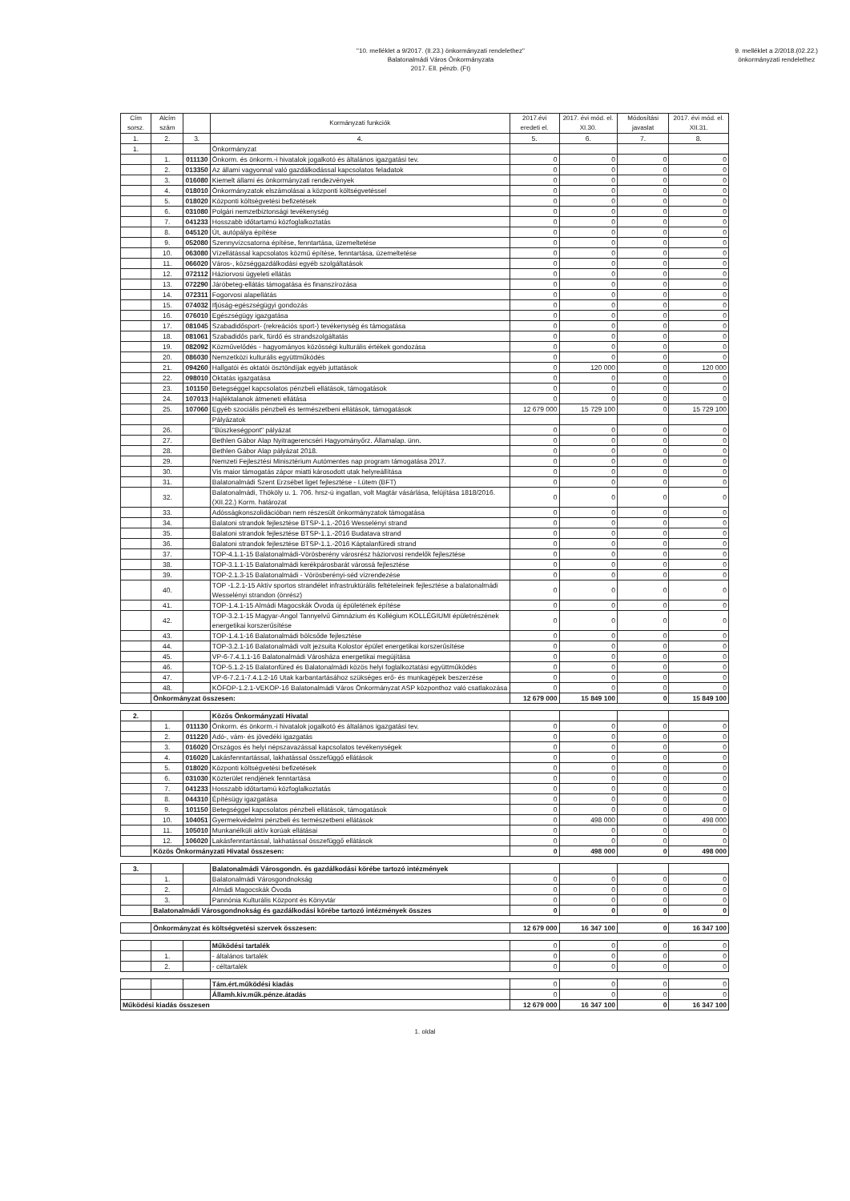"10. melléklet a 9/2017. (II.23.) önkormányzati rendelethez"
Balatonalmádi Város Önkormányzata
2017. Ell. pénzb. (Ft)
9. melléklet a 2/2018.(02.22.)
önkormányzati rendelethez
| Cím sorsz. | Alcím szám | | Kormányzati funkciók | 2017.évi eredeti el. | 2017. évi mód. el. XI.30. | Módosítási javaslat | 2017. évi mód. el. XII.31. |
| --- | --- | --- | --- | --- | --- | --- | --- |
| 1. | 2. | 3. | 4. | 5. | 6. | 7. | 8. |
| 1. | | | Önkormányzat | | | | |
| | 1. | 011130 | Önkorm. és önkorm.-i hivatalok jogalkotó és általános igazgatási tev. | 0 | 0 | 0 | 0 |
| | 2. | 013350 | Az állami vagyonnal való gazdálkodással kapcsolatos feladatok | 0 | 0 | 0 | 0 |
| | 3. | 016080 | Kiemelt állami és önkormányzati rendezvények | 0 | 0 | 0 | 0 |
| | 4. | 018010 | Önkormányzatok elszámolásai a központi költségvetéssel | 0 | 0 | 0 | 0 |
| | 5. | 018020 | Központi költségvetési befizetések | 0 | 0 | 0 | 0 |
| | 6. | 031080 | Polgári nemzetbiztonsági tevékenység | 0 | 0 | 0 | 0 |
| | 7. | 041233 | Hosszabb időtartamú közfoglalkoztatás | 0 | 0 | 0 | 0 |
| | 8. | 045120 | Út, autópálya építése | 0 | 0 | 0 | 0 |
| | 9. | 052080 | Szennyvízcsatorna építése, fenntartása, üzemeltetése | 0 | 0 | 0 | 0 |
| | 10. | 063080 | Vízellátással kapcsolatos közmű építése, fenntartása, üzemeltetése | 0 | 0 | 0 | 0 |
| | 11. | 066020 | Város-, községgazdálkodási egyéb szolgáltatások | 0 | 0 | 0 | 0 |
| | 12. | 072112 | Háziorvosi ügyeleti ellátás | 0 | 0 | 0 | 0 |
| | 13. | 072290 | Járóbeteg-ellátás támogatása és finanszírozása | 0 | 0 | 0 | 0 |
| | 14. | 072311 | Fogorvosi alapellátás | 0 | 0 | 0 | 0 |
| | 15. | 074032 | Ifjúság-egészségügyi gondozás | 0 | 0 | 0 | 0 |
| | 16. | 076010 | Egészségügy igazgatása | 0 | 0 | 0 | 0 |
| | 17. | 081045 | Szabadidősport- (rekreációs sport-) tevékenység és támogatása | 0 | 0 | 0 | 0 |
| | 18. | 081061 | Szabadidős park, fürdő és strandszolgáltatás | 0 | 0 | 0 | 0 |
| | 19. | 082092 | Közművelődés - hagyományos közösségi kulturális értékek gondozása | 0 | 0 | 0 | 0 |
| | 20. | 086030 | Nemzetközi kulturális együttműködés | 0 | 0 | 0 | 0 |
| | 21. | 094260 | Hallgatói és oktatói ösztöndíjak egyéb juttatások | 0 | 120 000 | 0 | 120 000 |
| | 22. | 098010 | Oktatás igazgatása | 0 | 0 | 0 | 0 |
| | 23. | 101150 | Betegséggel kapcsolatos pénzbeli ellátások, támogatások | 0 | 0 | 0 | 0 |
| | 24. | 107013 | Hajléktalanok átmeneti ellátása | 0 | 0 | 0 | 0 |
| | 25. | 107060 | Egyéb szociális pénzbeli és természetbeni ellátások, támogatások | 12 679 000 | 15 729 100 | 0 | 15 729 100 |
| | | | Pályázatok | | | | |
| | 26. | | "Büszkeségpont" pályázat | 0 | 0 | 0 | 0 |
| | 27. | | Bethlen Gábor Alap Nyitragerencséri Hagyományőrz. Államalap. ünn. | 0 | 0 | 0 | 0 |
| | 28. | | Bethlen Gábor Alap pályázat 2018. | 0 | 0 | 0 | 0 |
| | 29. | | Nemzeti Fejlesztési Minisztérium Autómentes nap program támogatása 2017. | 0 | 0 | 0 | 0 |
| | 30. | | Vis maior támogatás zápor miatti károsodott utak helyreállítása | 0 | 0 | 0 | 0 |
| | 31. | | Balatonalmádi Szent Erzsébet liget fejlesztése - I.ütem (BFT) | 0 | 0 | 0 | 0 |
| | 32. | | Balatonalmádi, Thököly u. 1. 706. hrsz-ú ingatlan, volt Magtár vásárlása, felújítása 1818/2016. (XII.22.) Korm. határozat | 0 | 0 | 0 | 0 |
| | 33. | | Adósságkonszolidációban nem részesült önkormányzatok támogatása | 0 | 0 | 0 | 0 |
| | 34. | | Balatoni strandok fejlesztése BTSP-1.1.-2016 Wesselényi strand | 0 | 0 | 0 | 0 |
| | 35. | | Balatoni strandok fejlesztése BTSP-1.1.-2016 Budatava strand | 0 | 0 | 0 | 0 |
| | 36. | | Balatoni strandok fejlesztése BTSP-1.1.-2016 Káptalanfüredi strand | 0 | 0 | 0 | 0 |
| | 37. | | TOP-4.1.1-15 Balatonalmádi-Vörösberény városrész háziorvosi rendelők fejlesztése | 0 | 0 | 0 | 0 |
| | 38. | | TOP-3.1.1-15 Balatonalmádi kerékpárosbarát várossá fejlesztése | 0 | 0 | 0 | 0 |
| | 39. | | TOP-2.1.3-15 Balatonalmádi - Vörösberényi-séd vízrendezése | 0 | 0 | 0 | 0 |
| | 40. | | TOP -1.2.1-15 Aktív sportos strandélet infrastruktúrális feltételeinek fejlesztése a balatonalmádi Wesselényi strandon (önrész) | 0 | 0 | 0 | 0 |
| | 41. | | TOP-1.4.1-15 Almádi Magocskák Óvoda új épületének építése | 0 | 0 | 0 | 0 |
| | 42. | | TOP-3.2.1-15 Magyar-Angol Tannyelvű Gimnázium és Kollégium KOLLÉGIUMI épületrészének energetikai korszerűsítése | 0 | 0 | 0 | 0 |
| | 43. | | TOP-1.4.1-16 Balatonalmádi bölcsőde fejlesztése | 0 | 0 | 0 | 0 |
| | 44. | | TOP-3.2.1-16 Balatonalmádi volt jezsuita Kolostor épület energetikai korszerűsítése | 0 | 0 | 0 | 0 |
| | 45. | | VP-6-7.4.1.1-16 Balatonalmádi Városháza energetikai megújítása | 0 | 0 | 0 | 0 |
| | 46. | | TOP-5.1.2-15 Balatonfüred és Balatonalmádi közös helyi foglalkoztatási együttműködés | 0 | 0 | 0 | 0 |
| | 47. | | VP-6-7.2.1-7.4.1.2-16 Utak karbantartásához szükséges erő- és munkagépek beszerzése | 0 | 0 | 0 | 0 |
| | 48. | | KÖFOP-1.2.1-VEKOP-16 Balatonalmádi Város Önkormányzat ASP központhoz való csatlakozása | 0 | 0 | 0 | 0 |
| | Önkormányzat összesen: | | | 12 679 000 | 15 849 100 | 0 | 15 849 100 |
| 2. | | | Közös Önkormányzati Hivatal | | | | |
| | 1. | 011130 | Önkorm. és önkorm.-i hivatalok jogalkotó és általános igazgatási tev. | 0 | 0 | 0 | 0 |
| | 2. | 011220 | Adó-, vám- és jövedéki igazgatás | 0 | 0 | 0 | 0 |
| | 3. | 016020 | Országos és helyi népszavazással kapcsolatos tevékenységek | 0 | 0 | 0 | 0 |
| | 4. | 016020 | Lakásfenntartással, lakhatással összefüggő ellátások | 0 | 0 | 0 | 0 |
| | 5. | 018020 | Központi költségvetési befizetések | 0 | 0 | 0 | 0 |
| | 6. | 031030 | Közterület rendjének fenntartása | 0 | 0 | 0 | 0 |
| | 7. | 041233 | Hosszabb időtartamú közfoglalkoztatás | 0 | 0 | 0 | 0 |
| | 8. | 044310 | Építésügy igazgatása | 0 | 0 | 0 | 0 |
| | 9. | 101150 | Betegséggel kapcsolatos pénzbeli ellátások, támogatások | 0 | 0 | 0 | 0 |
| | 10. | 104051 | Gyermekvédelmi pénzbeli és természetbeni ellátások | 0 | 498 000 | 0 | 498 000 |
| | 11. | 105010 | Munkanélküli aktív korúak ellátásai | 0 | 0 | 0 | 0 |
| | 12. | 106020 | Lakásfenntartással, lakhatással összefüggő ellátások | 0 | 0 | 0 | 0 |
| | Közös Önkormányzati Hivatal összesen: | | | 0 | 498 000 | 0 | 498 000 |
| 3. | | | Balatonalmádi Városgondn. és gazdálkodási körébe tartozó intézmények | | | | |
| | 1. | | Balatonalmádi Városgondnokság | 0 | 0 | 0 | 0 |
| | 2. | | Almádi Magocskák Óvoda | 0 | 0 | 0 | 0 |
| | 3. | | Pannónia Kulturális Központ és Könyvtár | 0 | 0 | 0 | 0 |
| | Balatonalmádi Városgondnokság és gazdálkodási körébe tartozó intézmények összes | | | 0 | 0 | 0 | 0 |
| | Önkormányzat és költségvetési szervek összesen: | | | 12 679 000 | 16 347 100 | 0 | 16 347 100 |
| | | | Működési tartalék | 0 | 0 | 0 | 0 |
| | 1. | | - általános tartalék | 0 | 0 | 0 | 0 |
| | 2. | | - céltartalék | 0 | 0 | 0 | 0 |
| | | | Tám.ért.működési kiadás | 0 | 0 | 0 | 0 |
| | | | Államh.kiv.műk.pénze.átadás | 0 | 0 | 0 | 0 |
| Működési kiadás összesen | | | | 12 679 000 | 16 347 100 | 0 | 16 347 100 |
1. oldal